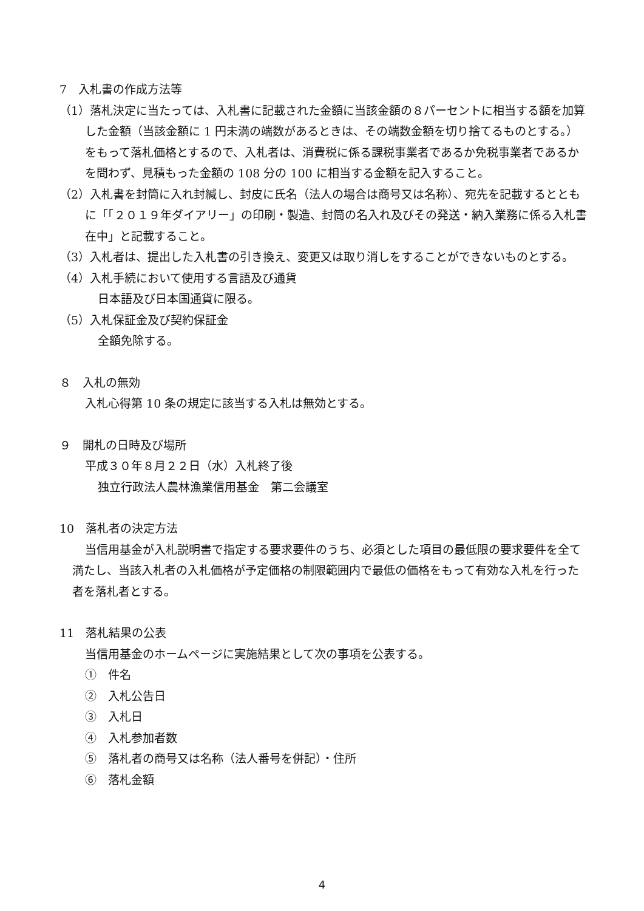7　入札書の作成方法等
（1）落札決定に当たっては、入札書に記載された金額に当該金額の８パーセントに相当する額を加算した金額（当該金額に 1 円未満の端数があるときは、その端数金額を切り捨てるものとする。）をもって落札価格とするので、入札者は、消費税に係る課税事業者であるか免税事業者であるかを問わず、見積もった金額の 108 分の 100 に相当する金額を記入すること。
（2）入札書を封筒に入れ封緘し、封皮に氏名（法人の場合は商号又は名称）、宛先を記載するとともに「「２０１９年ダイアリー」の印刷・製造、封筒の名入れ及びその発送・納入業務に係る入札書　在中」と記載すること。
（3）入札者は、提出した入札書の引き換え、変更又は取り消しをすることができないものとする。
（4）入札手続において使用する言語及び通貨
日本語及び日本国通貨に限る。
（5）入札保証金及び契約保証金
全額免除する。
８　入札の無効
入札心得第 10 条の規定に該当する入札は無効とする。
９　開札の日時及び場所
平成３０年８月２２日（水）入札終了後
独立行政法人農林漁業信用基金　第二会議室
10　落札者の決定方法
当信用基金が入札説明書で指定する要求要件のうち、必須とした項目の最低限の要求要件を全て満たし、当該入札者の入札価格が予定価格の制限範囲内で最低の価格をもって有効な入札を行った者を落札者とする。
11　落札結果の公表
当信用基金のホームページに実施結果として次の事項を公表する。
①　件名
②　入札公告日
③　入札日
④　入札参加者数
⑤　落札者の商号又は名称（法人番号を併記）・住所
⑥　落札金額
4